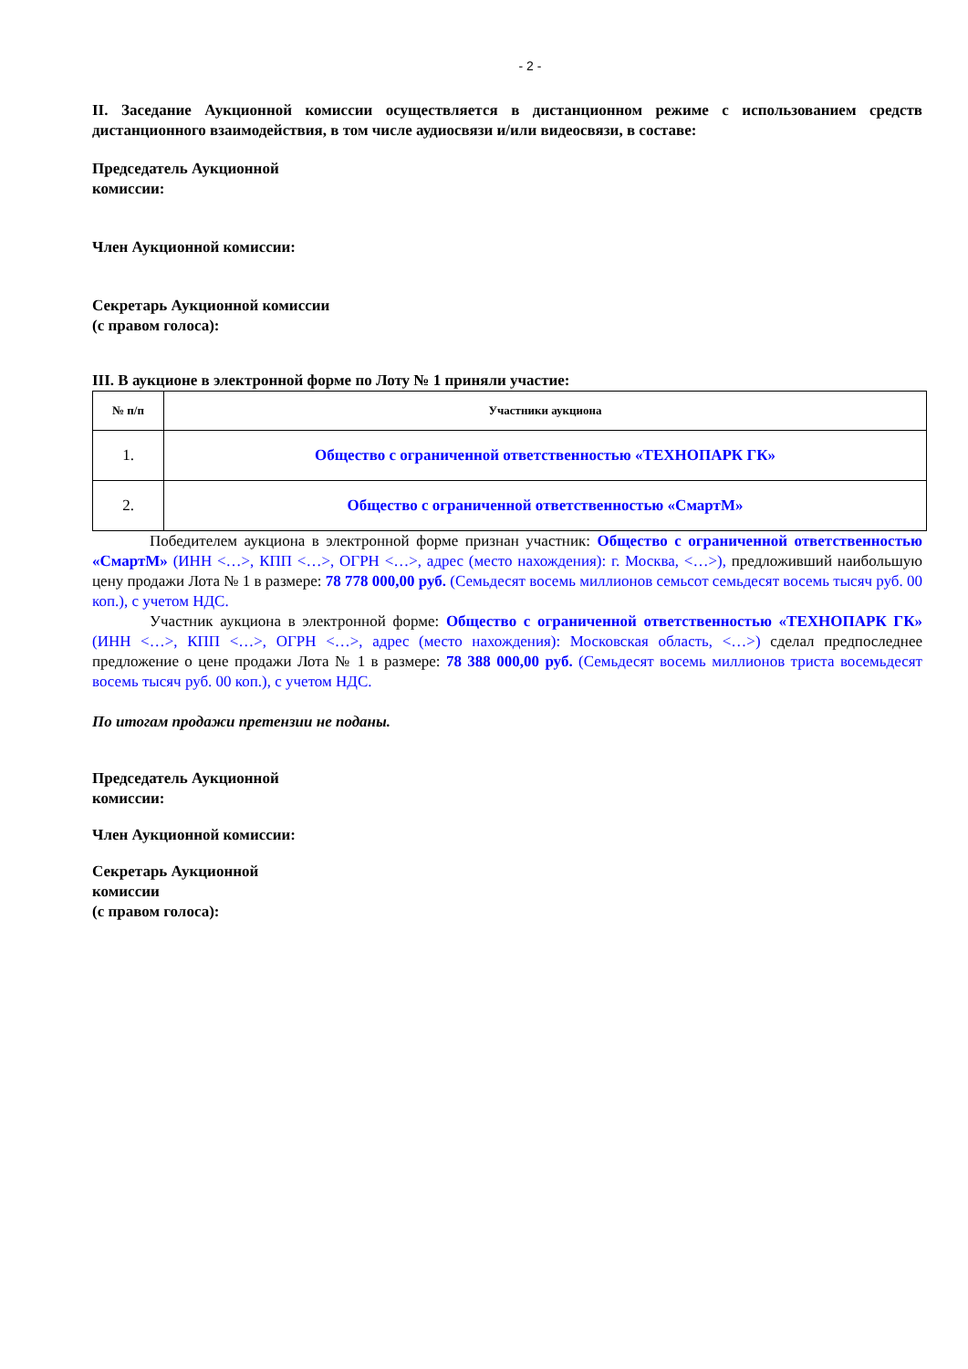- 2 -
II. Заседание Аукционной комиссии осуществляется в дистанционном режиме с использованием средств дистанционного взаимодействия, в том числе аудиосвязи и/или видеосвязи, в составе:
Председатель Аукционной
комиссии:
Член Аукционной комиссии:
Секретарь Аукционной комиссии
(с правом голоса):
III. В аукционе в электронной форме по Лоту № 1 приняли участие:
| № п/п | Участники аукциона |
| --- | --- |
| 1. | Общество с ограниченной ответственностью «ТЕХНОПАРК ГК» |
| 2. | Общество с ограниченной ответственностью «СмартМ» |
Победителем аукциона в электронной форме признан участник: Общество с ограниченной ответственностью «СмартМ» (ИНН <…>, КПП <…>, ОГРН <…>, адрес (место нахождения): г. Москва, <…>), предложивший наибольшую цену продажи Лота № 1 в размере: 78 778 000,00 руб. (Семьдесят восемь миллионов семьсот семьдесят восемь тысяч руб. 00 коп.), с учетом НДС.
Участник аукциона в электронной форме: Общество с ограниченной ответственностью «ТЕХНОПАРК ГК» (ИНН <…>, КПП <…>, ОГРН <…>, адрес (место нахождения): Московская область, <…>) сделал предпоследнее предложение о цене продажи Лота № 1 в размере: 78 388 000,00 руб. (Семьдесят восемь миллионов триста восемьдесят восемь тысяч руб. 00 коп.), с учетом НДС.
По итогам продажи претензии не поданы.
Председатель Аукционной
комиссии:
Член Аукционной комиссии:
Секретарь Аукционной
комиссии
(с правом голоса):